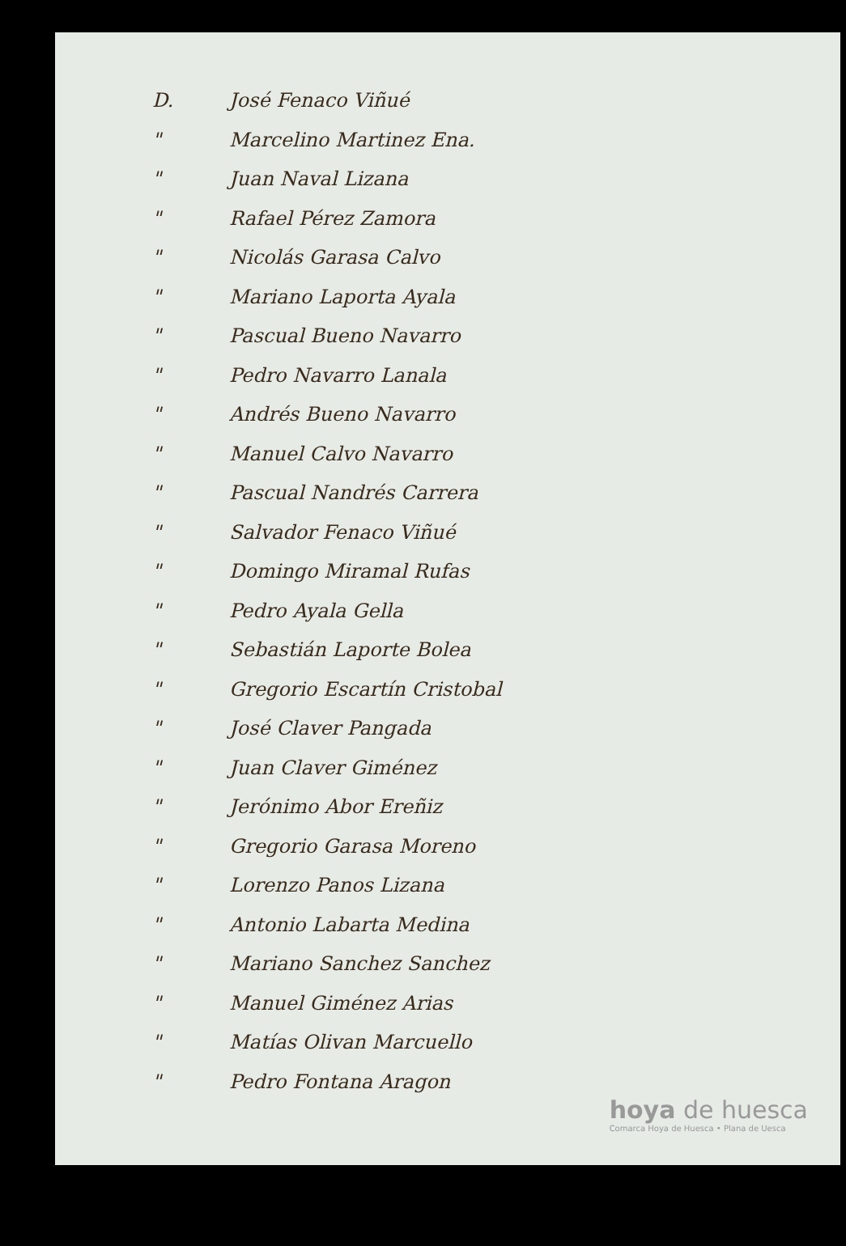D. José Fenaco Viñué
" Marcelino Martinez Ena.
" Juan Naval Lizana
" Rafael Pérez Zamora
" Nicolás Garasa Calvo
" Mariano Laporta Ayala
" Pascual Bueno Navarro
" Pedro Navarro Lanala
" Andrés Bueno Navarro
" Manuel Calvo Navarro
" Pascual Nandrés Carrera
" Salvador Fenaco Viñué
" Domingo Miramal Rufas
" Pedro Ayala Gella
" Sebastián Laporte Bolea
" Gregorio Escartín Cristobal
" José Claver Pangada
" Juan Claver Giménez
" Jerónimo Abor Ereñiz
" Gregorio Garasa Moreno
" Lorenzo Panos Lizana
" Antonio Labarta Medina
" Mariano Sanchez Sanchez
" Manuel Giménez Arias
" Matías Olivan Marcuello
" Pedro Fontana Aragon
hoya de huesca
Comarca Hoya de Huesca • Plana de Uesca